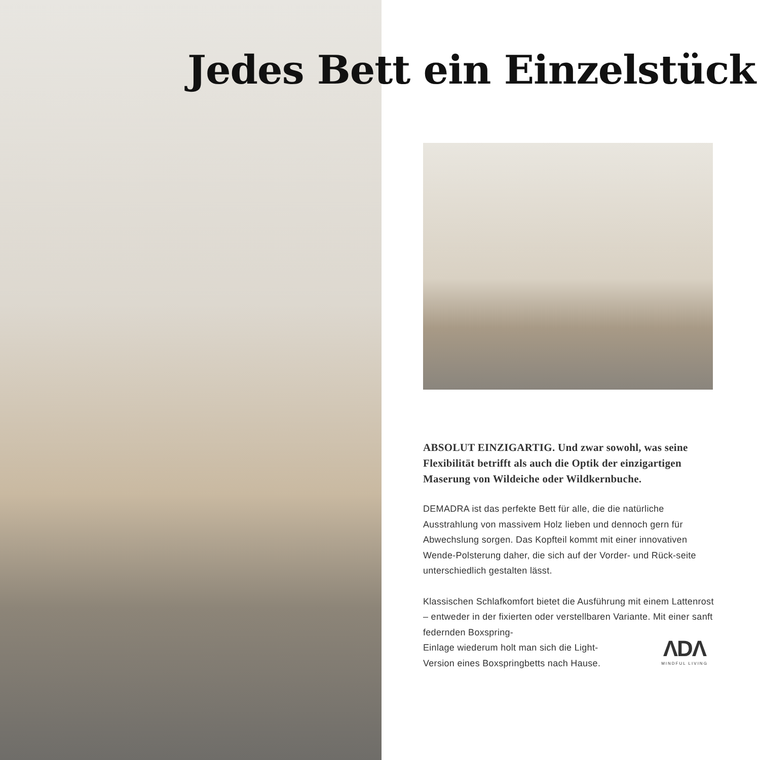Jedes Bett ein Einzelstück
ABSOLUT EINZIGARTIG. Und zwar sowohl, was seine Flexibilität betrifft als auch die Optik der einzigartigen Maserung von Wildeiche oder Wildkernbuche.
DEMADRA ist das perfekte Bett für alle, die die natürliche Ausstrahlung von massivem Holz lieben und dennoch gern für Abwechslung sorgen. Das Kopfteil kommt mit einer innovativen Wende-Polsterung daher, die sich auf der Vorder- und Rück-seite unterschiedlich gestalten lässt.
Klassischen Schlafkomfort bietet die Ausführung mit einem Lattenrost – entweder in der fixierten oder verstellbaren Variante. Mit einer sanft federnden Boxspring-
Einlage wiederum holt man sich die Light-
Version eines Boxspringbetts nach Hause.
ΛDΛ
MINDFUL LIVING